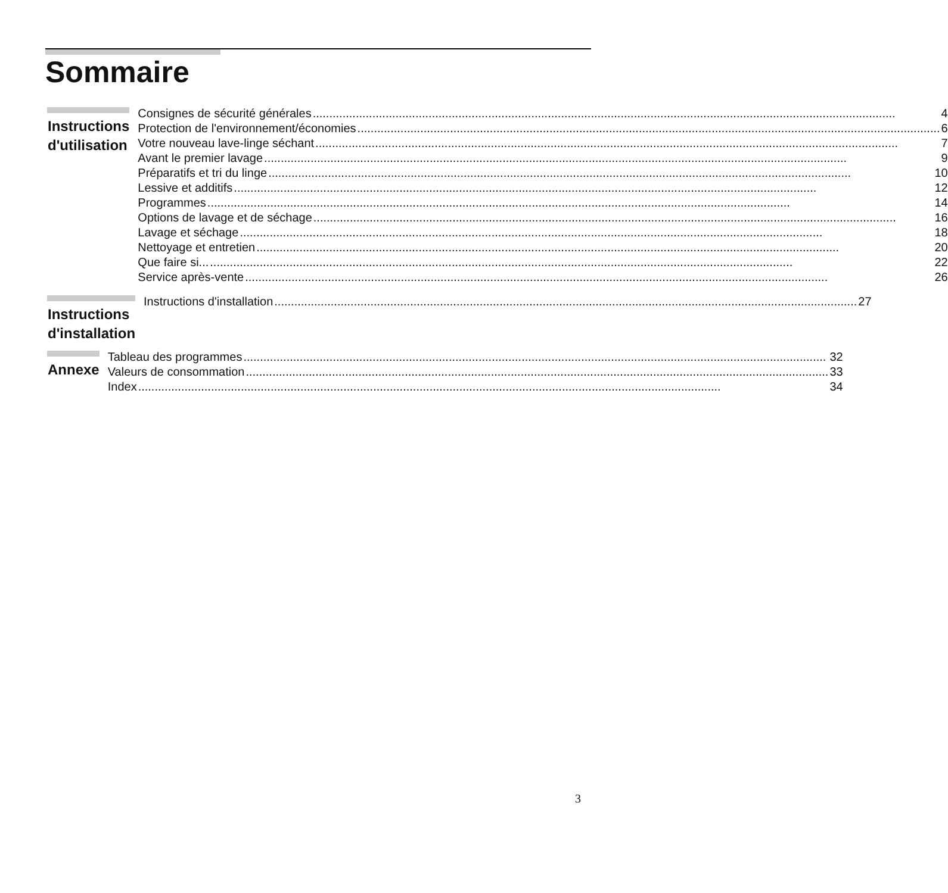Sommaire
Instructions
d'utilisation
Consignes de sécurité générales 4
Protection de l'environnement/économies 6
Votre nouveau lave-linge séchant 7
Avant le premier lavage 9
Préparatifs et tri du linge 10
Lessive et additifs 12
Programmes 14
Options de lavage et de séchage 16
Lavage et séchage 18
Nettoyage et entretien 20
Que faire si... 22
Service après-vente 26
Instructions
d'installation
Instructions d'installation 27
Annexe
Tableau des programmes 32
Valeurs de consommation 33
Index 34
3